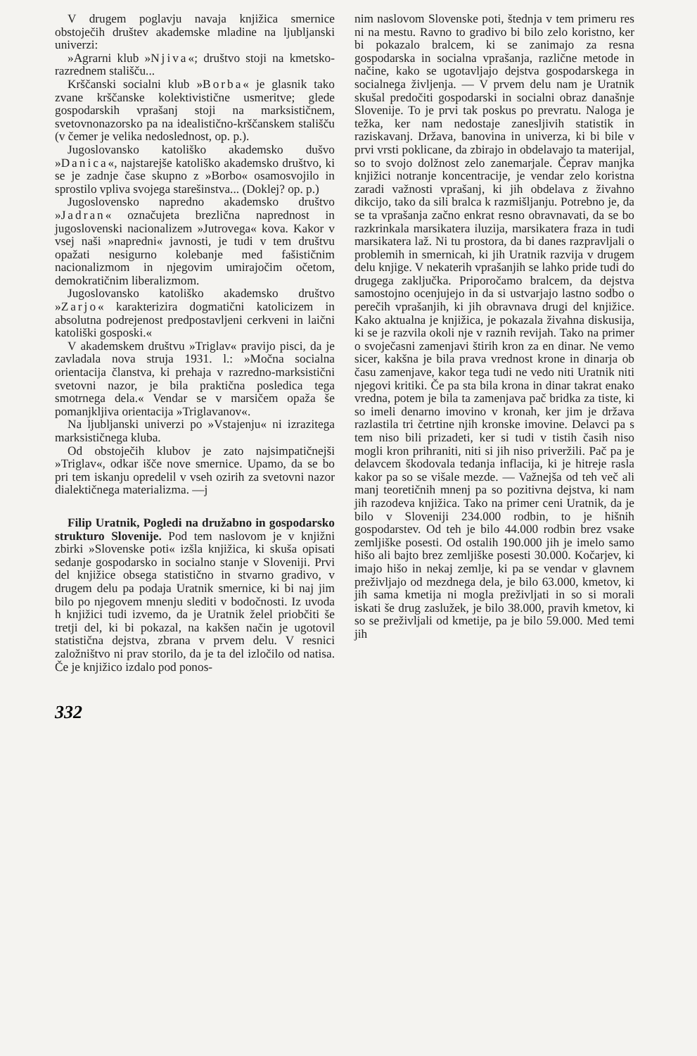V drugem poglavju navaja knjižica smernice obstoječih društev akademske mladine na ljubljanski univerzi:
»Agrarni klub »Njiva«; društvo stoji na kmetsko-razrednem stališču...
Krščanski socialni klub »Borba« je glasnik tako zvane krščanske kolektivistične usmeritve; glede gospodarskih vprašanj stoji na marksističnem, svetovnonazorsko pa na idealistično-krščanskem stališču (v čemer je velika nedoslednost, op. p.).
Jugoslovansko katoliško akademsko dušvo »Danica«, najstarejše katoliško akademsko društvo, ki se je zadnje čase skupno z »Borbo« osamosvojilo in sprostilo vpliva svojega starešinstva... (Doklej? op. p.)
Jugoslovensko napredno akademsko društvo »Jadran« označujeta brezlična naprednost in jugoslovenski nacionalizem »Jutrovega« kova. Kakor v vsej naši »napredni« javnosti, je tudi v tem društvu opažati nesigurno kolebanje med fašističnim nacionalizmom in njegovim umirajočim očetom, demokratičnim liberalizmom.
Jugoslovansko katoliško akademsko društvo »Zarjo« karakterizira dogmatični katolicizem in absolutna podrejenost predpostavljeni cerkveni in laični katoliški gosposki.«
V akademskem društvu »Triglav« pravijo pisci, da je zavladala nova struja 1931. l.: »Močna socialna orientacija članstva, ki prehaja v razredno-marksistični svetovni nazor, je bila praktična posledica tega smotrnega dela.« Vendar se v marsičem opaža še pomanjkljiva orientacija »Triglavanov«.
Na ljubljanski univerzi po »Vstajenju« ni izrazitega marksističnega kluba.
Od obstoječih klubov je zato najsimpatičnejši »Triglav«, odkar išče nove smernice. Upamo, da se bo pri tem iskanju opredelil v vseh ozirih za svetovni nazor dialektičnega materializma. —j
Filip Uratnik, Pogledi na družabno in gospodarsko strukturo Slovenije. Pod tem naslovom je v knjižni zbirki »Slovenske poti« izšla knjižica, ki skuša opisati sedanje gospodarsko in socialno stanje v Sloveniji. Prvi del knjižice obsega statistično in stvarno gradivo, v drugem delu pa podaja Uratnik smernice, ki bi naj jim bilo po njegovem mnenju slediti v bodočnosti. Iz uvoda h knjižici tudi izvemo, da je Uratnik želel priobčiti še tretji del, ki bi pokazal, na kakšen način je ugotovil statistična dejstva, zbrana v prvem delu. V resnici založništvo ni prav storilo, da je ta del izločilo od natisa. Če je knjižico izdalo pod ponos-
nim naslovom Slovenske poti, štednja v tem primeru res ni na mestu. Ravno to gradivo bi bilo zelo koristno, ker bi pokazalo bralcem, ki se zanimajo za resna gospodarska in socialna vprašanja, različne metode in načine, kako se ugotavljajo dejstva gospodarskega in socialnega življenja. — V prvem delu nam je Uratnik skušal predočiti gospodarski in socialni obraz današnje Slovenije. To je prvi tak poskus po prevratu. Naloga je težka, ker nam nedostaje zanesljivih statistik in raziskavanj. Država, banovina in univerza, ki bi bile v prvi vrsti poklicane, da zbirajo in obdelavajo ta materijal, so to svojo dolžnost zelo zanemarjale. Čeprav manjka knjižici notranje koncentracije, je vendar zelo koristna zaradi važnosti vprašanj, ki jih obdelava z živahno dikcijo, tako da sili bralca k razmišljanju. Potrebno je, da se ta vprašanja začno enkrat resno obravnavati, da se bo razkrinkala marsikatera iluzija, marsikatera fraza in tudi marsikatera laž. Ni tu prostora, da bi danes razpravljali o problemih in smernicah, ki jih Uratnik razvija v drugem delu knjige. V nekaterih vprašanjih se lahko pride tudi do drugega zaključka. Priporočamo bralcem, da dejstva samostojno ocenjujejo in da si ustvarjajo lastno sodbo o perečih vprašanjih, ki jih obravnava drugi del knjižice. Kako aktualna je knjižica, je pokazala živahna diskusija, ki se je razvila okoli nje v raznih revijah. Tako na primer o svoječasni zamenjavi štirih kron za en dinar. Ne vemo sicer, kakšna je bila prava vrednost krone in dinarja ob času zamenjave, kakor tega tudi ne vedo niti Uratnik niti njegovi kritiki. Če pa sta bila krona in dinar takrat enako vredna, potem je bila ta zamenjava pač bridka za tiste, ki so imeli denarno imovino v kronah, ker jim je država razlastila tri četrtine njih kronske imovine. Delavci pa s tem niso bili prizadeti, ker si tudi v tistih časih niso mogli kron prihraniti, niti si jih niso priveržili. Pač pa je delavcem škodovala tedanja inflacija, ki je hitreje rasla kakor pa so se višale mezde. — Važnejša od teh več ali manj teoretičnih mnenj pa so pozitivna dejstva, ki nam jih razodeva knjižica. Tako na primer ceni Uratnik, da je bilo v Sloveniji 234.000 rodbin, to je hišnih gospodarstev. Od teh je bilo 44.000 rodbin brez vsake zemljiške posesti. Od ostalih 190.000 jih je imelo samo hišo ali bajto brez zemljiške posesti 30.000. Kočarjev, ki imajo hišo in nekaj zemlje, ki pa se vendar v glavnem preživljajo od mezdnega dela, je bilo 63.000, kmetov, ki jih sama kmetija ni mogla preživljati in so si morali iskati še drug zaslužek, je bilo 38.000, pravih kmetov, ki so se preživljali od kmetije, pa je bilo 59.000. Med temi jih
332